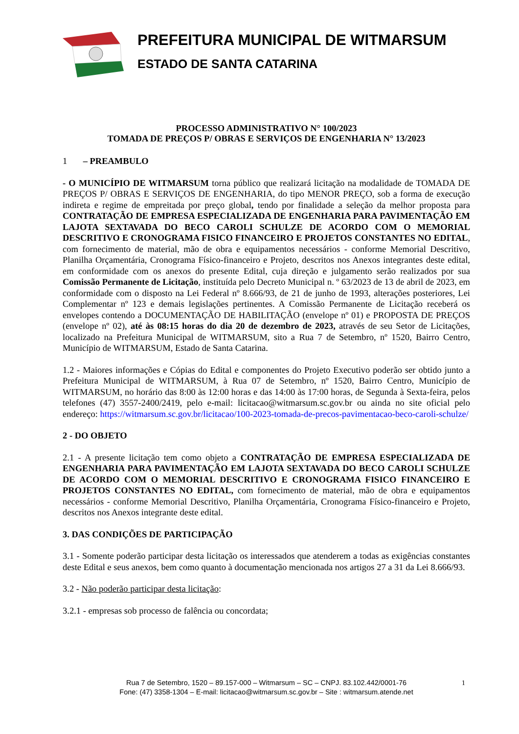PREFEITURA MUNICIPAL DE WITMARSUM
ESTADO DE SANTA CATARINA
PROCESSO ADMINISTRATIVO N° 100/2023
TOMADA DE PREÇOS P/ OBRAS E SERVIÇOS DE ENGENHARIA N° 13/2023
1 – PREAMBULO
- O MUNICÍPIO DE WITMARSUM torna público que realizará licitação na modalidade de TOMADA DE PREÇOS P/ OBRAS E SERVIÇOS DE ENGENHARIA, do tipo MENOR PREÇO, sob a forma de execução indireta e regime de empreitada por preço global, tendo por finalidade a seleção da melhor proposta para CONTRATAÇÃO DE EMPRESA ESPECIALIZADA DE ENGENHARIA PARA PAVIMENTAÇÃO EM LAJOTA SEXTAVADA DO BECO CAROLI SCHULZE DE ACORDO COM O MEMORIAL DESCRITIVO E CRONOGRAMA FISICO FINANCEIRO E PROJETOS CONSTANTES NO EDITAL, com fornecimento de material, mão de obra e equipamentos necessários - conforme Memorial Descritivo, Planilha Orçamentária, Cronograma Físico-financeiro e Projeto, descritos nos Anexos integrantes deste edital, em conformidade com os anexos do presente Edital, cuja direção e julgamento serão realizados por sua Comissão Permanente de Licitação, instituída pelo Decreto Municipal n. º 63/2023 de 13 de abril de 2023, em conformidade com o disposto na Lei Federal nº 8.666/93, de 21 de junho de 1993, alterações posteriores, Lei Complementar nº 123 e demais legislações pertinentes. A Comissão Permanente de Licitação receberá os envelopes contendo a DOCUMENTAÇÃO DE HABILITAÇÃO (envelope nº 01) e PROPOSTA DE PREÇOS (envelope nº 02), até às 08:15 horas do dia 20 de dezembro de 2023, através de seu Setor de Licitações, localizado na Prefeitura Municipal de WITMARSUM, sito a Rua 7 de Setembro, nº 1520, Bairro Centro, Município de WITMARSUM, Estado de Santa Catarina.
1.2 - Maiores informações e Cópias do Edital e componentes do Projeto Executivo poderão ser obtido junto a Prefeitura Municipal de WITMARSUM, à Rua 07 de Setembro, nº 1520, Bairro Centro, Município de WITMARSUM, no horário das 8:00 às 12:00 horas e das 14:00 às 17:00 horas, de Segunda à Sexta-feira, pelos telefones (47) 3557-2400/2419, pelo e-mail: licitacao@witmarsum.sc.gov.br ou ainda no site oficial pelo endereço: https://witmarsum.sc.gov.br/licitacao/100-2023-tomada-de-precos-pavimentacao-beco-caroli-schulze/
2 - DO OBJETO
2.1 - A presente licitação tem como objeto a CONTRATAÇÃO DE EMPRESA ESPECIALIZADA DE ENGENHARIA PARA PAVIMENTAÇÃO EM LAJOTA SEXTAVADA DO BECO CAROLI SCHULZE DE ACORDO COM O MEMORIAL DESCRITIVO E CRONOGRAMA FISICO FINANCEIRO E PROJETOS CONSTANTES NO EDITAL, com fornecimento de material, mão de obra e equipamentos necessários - conforme Memorial Descritivo, Planilha Orçamentária, Cronograma Físico-financeiro e Projeto, descritos nos Anexos integrante deste edital.
3. DAS CONDIÇÕES DE PARTICIPAÇÃO
3.1 - Somente poderão participar desta licitação os interessados que atenderem a todas as exigências constantes deste Edital e seus anexos, bem como quanto à documentação mencionada nos artigos 27 a 31 da Lei 8.666/93.
3.2 - Não poderão participar desta licitação:
3.2.1 - empresas sob processo de falência ou concordata;
Rua 7 de Setembro, 1520 – 89.157-000 – Witmarsum – SC – CNPJ. 83.102.442/0001-76
Fone: (47) 3358-1304 – E-mail: licitacao@witmarsum.sc.gov.br – Site : witmarsum.atende.net
1